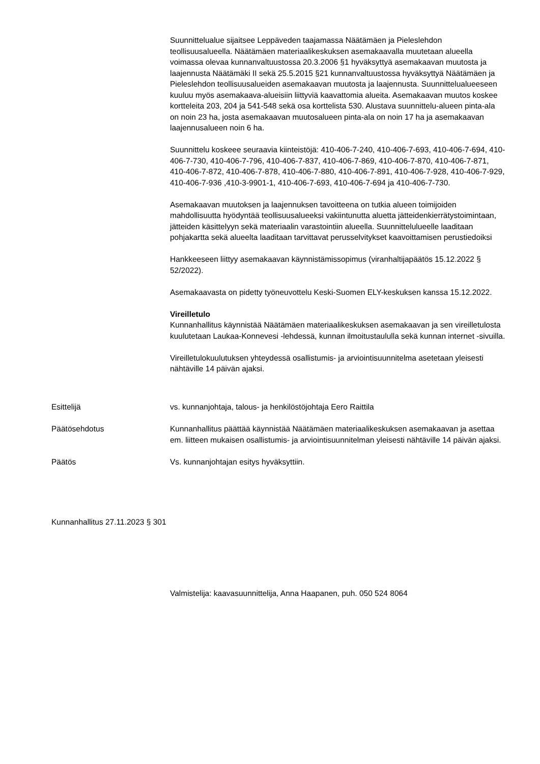Suunnittelualue sijaitsee Leppäveden taajamassa Näätämäen ja Pieleslehdon teollisuusalueella. Näätämäen materiaalikeskuksen asemakaavalla muutetaan alueella voimassa olevaa kunnanvaltuustossa 20.3.2006 §1 hyväksyttyä asemakaavan muutosta ja laajennusta Näätämäki II sekä 25.5.2015 §21 kunnanvaltuustossa hyväksyttyä Näätämäen ja Pieleslehdon teollisuusalueiden asemakaavan muutosta ja laajennusta. Suunnittelualueeseen kuuluu myös asemakaava-alueisiin liittyviä kaavattomia alueita. Asemakaavan muutos koskee kortteleita 203, 204 ja 541-548 sekä osa korttelista 530. Alustava suunnittelu-alueen pinta-ala on noin 23 ha, josta asemakaavan muutosalueen pinta-ala on noin 17 ha ja asemakaavan laajennusalueen noin 6 ha.
Suunnittelu koskeee seuraavia kiinteistöjä: 410-406-7-240, 410-406-7-693, 410-406-7-694, 410-406-7-730, 410-406-7-796, 410-406-7-837, 410-406-7-869, 410-406-7-870, 410-406-7-871, 410-406-7-872, 410-406-7-878, 410-406-7-880, 410-406-7-891, 410-406-7-928, 410-406-7-929, 410-406-7-936 ,410-3-9901-1, 410-406-7-693, 410-406-7-694 ja 410-406-7-730.
Asemakaavan muutoksen ja laajennuksen tavoitteena on tutkia alueen toimijoiden mahdollisuutta hyödyntää teollisuusalueeksi vakiintunutta aluetta jätteidenkierrätystoimintaan, jätteiden käsittelyyn sekä materiaalin varastointiin alueella. Suunnittelulueelle laaditaan pohjakartta sekä alueelta laaditaan tarvittavat perusselvitykset kaavoittamisen perustiedoiksi
Hankkeeseen liittyy asemakaavan käynnistämissopimus (viranhaltijapäätös 15.12.2022 § 52/2022).
Asemakaavasta on pidetty työneuvottelu Keski-Suomen ELY-keskuksen kanssa 15.12.2022.
Vireilletulo
Kunnanhallitus käynnistää Näätämäen materiaalikeskuksen asemakaavan ja sen vireilletulosta kuulutetaan Laukaa-Konnevesi -lehdessä, kunnan ilmoitustaululla sekä kunnan internet -sivuilla.
Vireilletulokuulutuksen yhteydessä osallistumis- ja arviointisuunnitelma asetetaan yleisesti nähtäville 14 päivän ajaksi.
Esittelijä vs. kunnanjohtaja, talous- ja henkilöstöjohtaja Eero Raittila
Päätösehdotus Kunnanhallitus päättää käynnistää Näätämäen materiaalikeskuksen asemakaavan ja asettaa em. liitteen mukaisen osallistumis- ja arviointisuunnitelman yleisesti nähtäville 14 päivän ajaksi.
Päätös Vs. kunnanjohtajan esitys hyväksyttiin.
Kunnanhallitus 27.11.2023 § 301
Valmistelija: kaavasuunnittelija, Anna Haapanen, puh. 050 524 8064